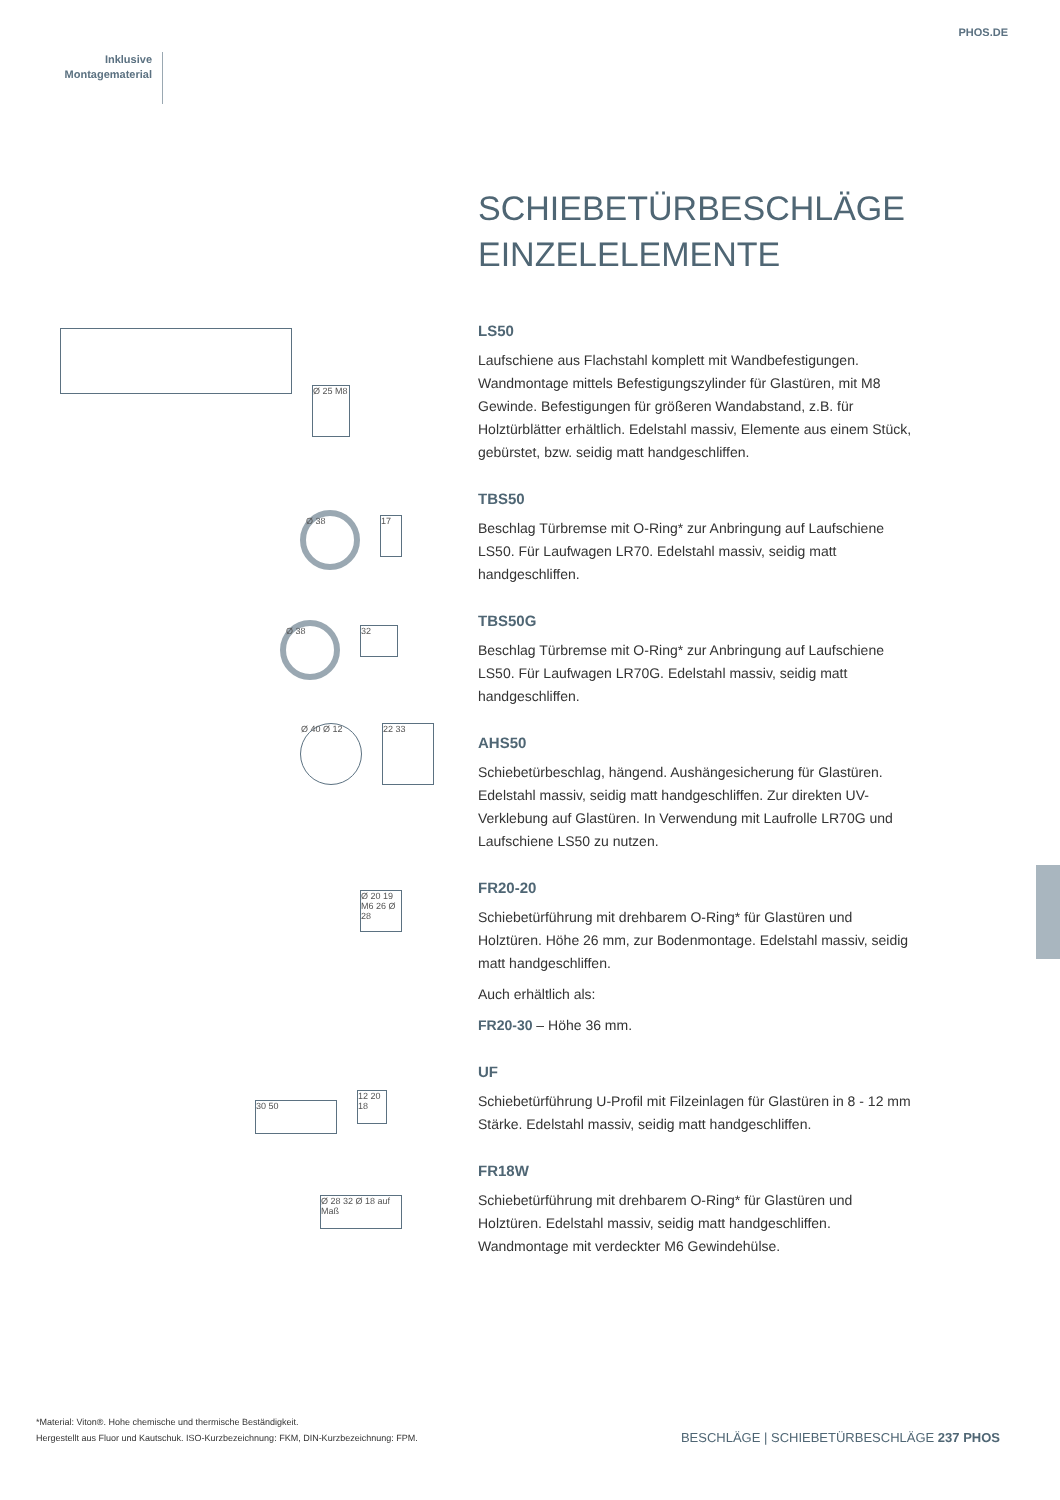PHOS.DE
Inklusive
Montagematerial
Ø 25 M8
Ø 38
17
Ø 38
32
Ø 40 Ø 12 22 33
Ø 20 19 M6 26 Ø 28
30 50
12 20 18
Ø 28 32 Ø 18 auf Maß
SCHIEBETÜRBESCHLÄGE
EINZELELEMENTE
LS50
Laufschiene aus Flachstahl komplett mit Wandbefestigungen. Wandmontage mittels Befestigungszylinder für Glastüren, mit M8 Gewinde. Befestigungen für größeren Wandabstand, z.B. für Holztürblätter erhältlich. Edelstahl massiv, Elemente aus einem Stück, gebürstet, bzw. seidig matt handgeschliffen.
TBS50
Beschlag Türbremse mit O-Ring* zur Anbringung auf Laufschiene LS50. Für Laufwagen LR70. Edelstahl massiv, seidig matt handgeschliffen.
TBS50G
Beschlag Türbremse mit O-Ring* zur Anbringung auf Laufschiene LS50. Für Laufwagen LR70G. Edelstahl massiv, seidig matt handgeschliffen.
AHS50
Schiebetürbeschlag, hängend. Aushängesicherung für Glastüren. Edelstahl massiv, seidig matt handgeschliffen. Zur direkten UV-Verklebung auf Glastüren. In Verwendung mit Laufrolle LR70G und Laufschiene LS50 zu nutzen.
FR20-20
Schiebetürführung mit drehbarem O-Ring* für Glastüren und Holztüren. Höhe 26 mm, zur Bodenmontage. Edelstahl massiv, seidig matt handgeschliffen.
Auch erhältlich als:
FR20-30 – Höhe 36 mm.
UF
Schiebetürführung U-Profil mit Filzeinlagen für Glastüren in 8 - 12 mm Stärke. Edelstahl massiv, seidig matt handgeschliffen.
FR18W
Schiebetürführung mit drehbarem O-Ring* für Glastüren und Holztüren. Edelstahl massiv, seidig matt handgeschliffen. Wandmontage mit verdeckter M6 Gewindehülse.
*Material: Viton®. Hohe chemische und thermische Beständigkeit.
Hergestellt aus Fluor und Kautschuk. ISO-Kurzbezeichnung: FKM, DIN-Kurzbezeichnung: FPM.
BESCHLÄGE | SCHIEBETÜRBESCHLÄGE 237 PHOS